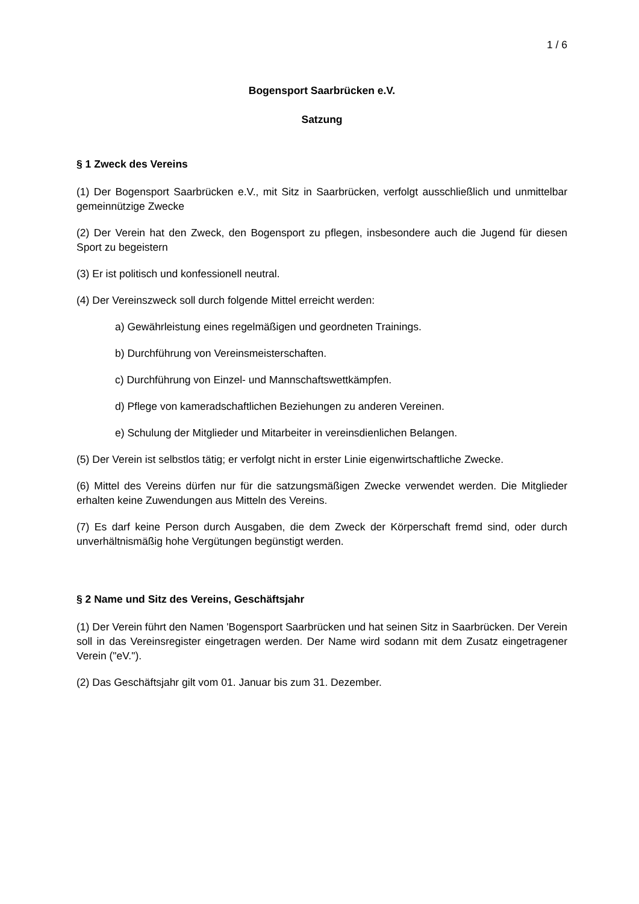1 / 6
Bogensport Saarbrücken e.V.
Satzung
§ 1 Zweck des Vereins
(1) Der Bogensport Saarbrücken e.V., mit Sitz in Saarbrücken, verfolgt ausschließlich und unmittelbar gemeinnützige Zwecke
(2) Der Verein hat den Zweck, den Bogensport zu pflegen, insbesondere auch die Jugend für diesen Sport zu begeistern
(3) Er ist politisch und konfessionell neutral.
(4) Der Vereinszweck soll durch folgende Mittel erreicht werden:
a) Gewährleistung eines regelmäßigen und geordneten Trainings.
b) Durchführung von Vereinsmeisterschaften.
c) Durchführung von Einzel- und Mannschaftswettkämpfen.
d) Pflege von kameradschaftlichen Beziehungen zu anderen Vereinen.
e) Schulung der Mitglieder und Mitarbeiter in vereinsdienlichen Belangen.
(5) Der Verein ist selbstlos tätig; er verfolgt nicht in erster Linie eigenwirtschaftliche Zwecke.
(6) Mittel des Vereins dürfen nur für die satzungsmäßigen Zwecke verwendet werden. Die Mitglieder erhalten keine Zuwendungen aus Mitteln des Vereins.
(7) Es darf keine Person durch Ausgaben, die dem Zweck der Körperschaft fremd sind, oder durch unverhältnismäßig hohe Vergütungen begünstigt werden.
§ 2 Name und Sitz des Vereins, Geschäftsjahr
(1) Der Verein führt den Namen 'Bogensport Saarbrücken und hat seinen Sitz in Saarbrücken. Der Verein soll in das Vereinsregister eingetragen werden. Der Name wird sodann mit dem Zusatz eingetragener Verein ("eV.").
(2) Das Geschäftsjahr gilt vom 01. Januar bis zum 31. Dezember.